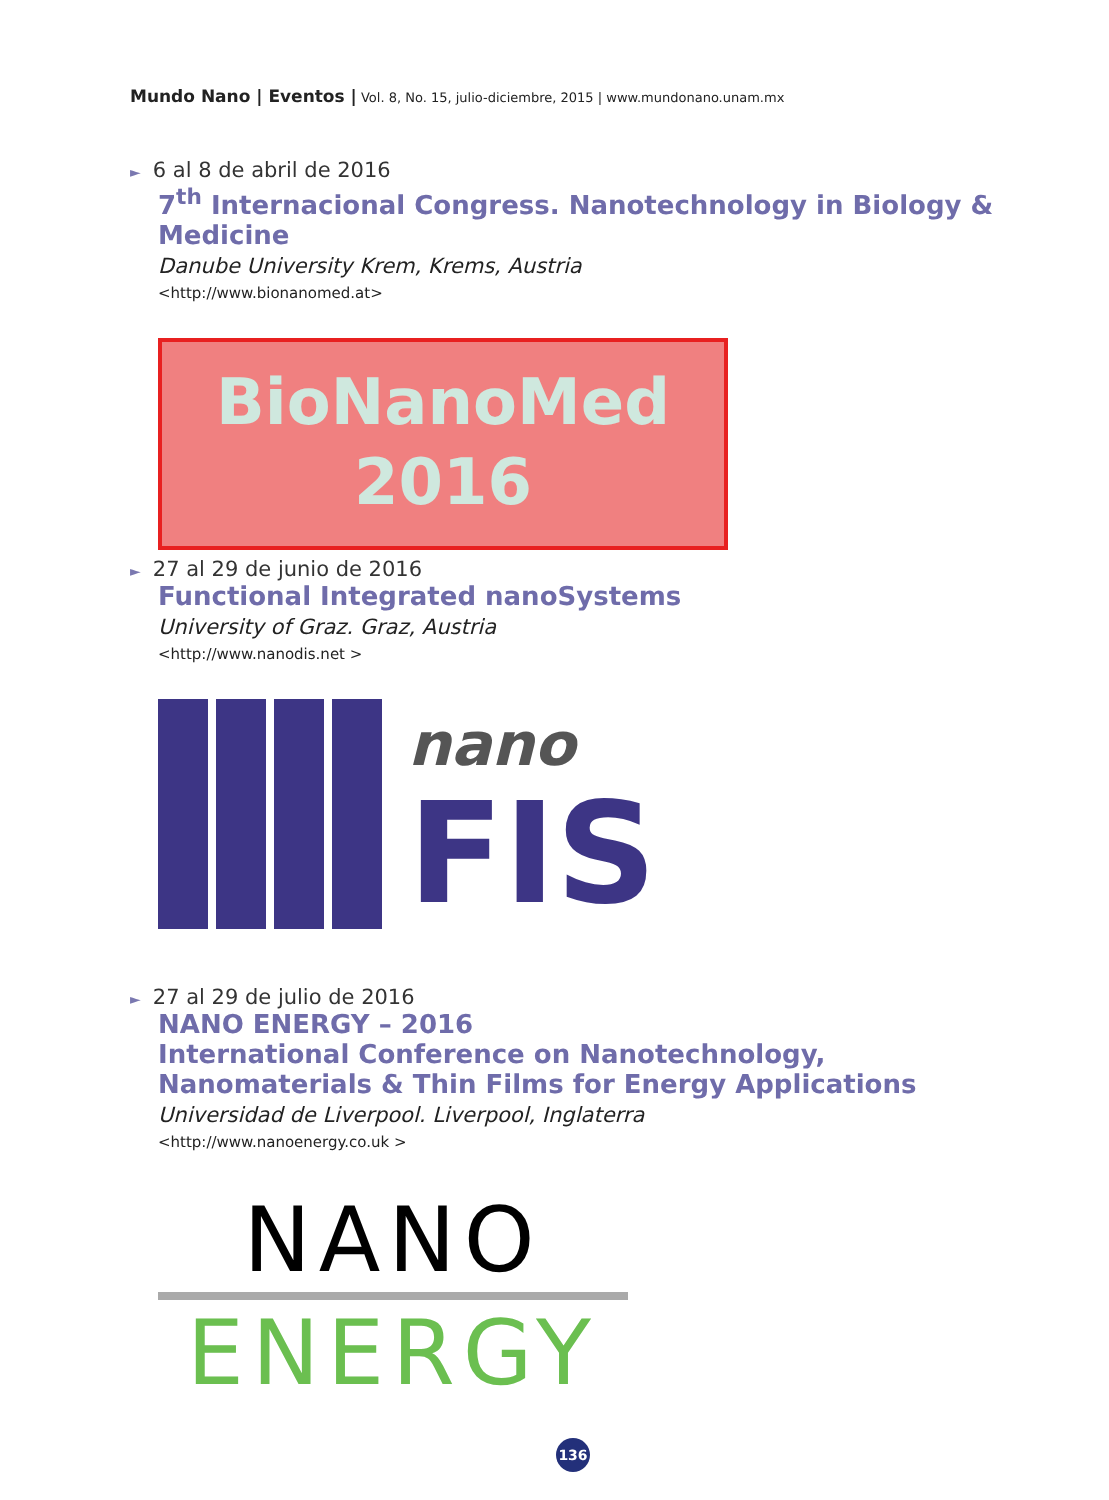Mundo Nano | Eventos | Vol. 8, No. 15, julio-diciembre, 2015 | www.mundonano.unam.mx
► 6 al 8 de abril de 2016
7<sup>th</sup> Internacional Congress. Nanotechnology in Biology & Medicine
Danube University Krem, Krems, Austria
<http://www.bionanomed.at>
BioNanoMed
2016
► 27 al 29 de junio de 2016
Functional Integrated nanoSystems
University of Graz. Graz, Austria
<http://www.nanodis.net >
nano
FIS
► 27 al 29 de julio de 2016
NANO ENERGY – 2016
International Conference on Nanotechnology,
Nanomaterials & Thin Films for Energy Applications
Universidad de Liverpool. Liverpool, Inglaterra
<http://www.nanoenergy.co.uk >
NANO
ENERGY
136